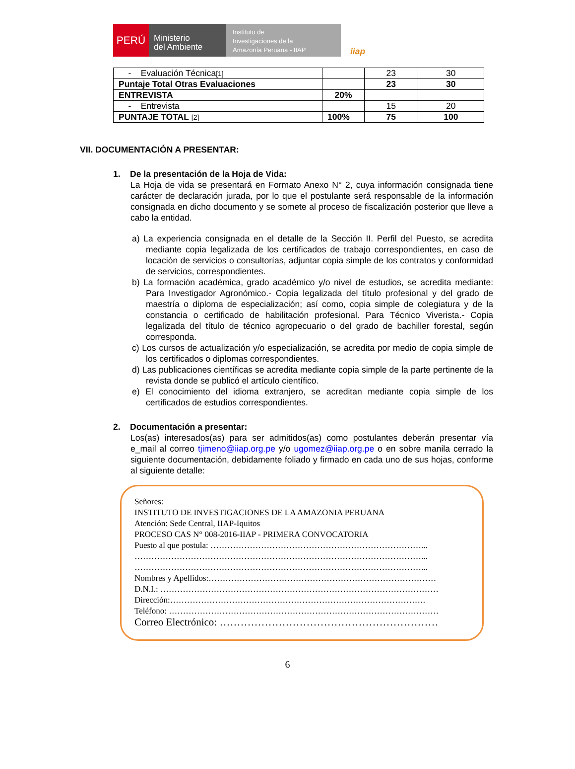PERÚ
Ministerio
del Ambiente
Instituto de
Investigaciones de la
Amazonía Peruana - IIAP
iiap
| - Evaluación Técnica [1] | | 23 | 30 |
| Puntaje Total Otras Evaluaciones | | 23 | 30 |
| ENTREVISTA | 20% | | |
| - Entrevista | | 15 | 20 |
| PUNTAJE TOTAL [2] | 100% | 75 | 100 |
VII. DOCUMENTACIÓN A PRESENTAR:
1. De la presentación de la Hoja de Vida:
La Hoja de vida se presentará en Formato Anexo N° 2, cuya información consignada tiene carácter de declaración jurada, por lo que el postulante será responsable de la información consignada en dicho documento y se somete al proceso de fiscalización posterior que lleve a cabo la entidad.
a) La experiencia consignada en el detalle de la Sección II. Perfil del Puesto, se acredita mediante copia legalizada de los certificados de trabajo correspondientes, en caso de locación de servicios o consultorías, adjuntar copia simple de los contratos y conformidad de servicios, correspondientes.
b) La formación académica, grado académico y/o nivel de estudios, se acredita mediante: Para Investigador Agronómico.- Copia legalizada del título profesional y del grado de maestría o diploma de especialización; así como, copia simple de colegiatura y de la constancia o certificado de habilitación profesional. Para Técnico Viverista.- Copia legalizada del título de técnico agropecuario o del grado de bachiller forestal, según corresponda.
c) Los cursos de actualización y/o especialización, se acredita por medio de copia simple de los certificados o diplomas correspondientes.
d) Las publicaciones científicas se acredita mediante copia simple de la parte pertinente de la revista donde se publicó el artículo científico.
e) El conocimiento del idioma extranjero, se acreditan mediante copia simple de los certificados de estudios correspondientes.
2. Documentación a presentar:
Los(as) interesados(as) para ser admitidos(as) como postulantes deberán presentar vía e_mail al correo tjimeno@iiap.org.pe y/o ugomez@iiap.org.pe o en sobre manila cerrado la siguiente documentación, debidamente foliado y firmado en cada uno de sus hojas, conforme al siguiente detalle:
Señores:
INSTITUTO DE INVESTIGACIONES DE LA AMAZONIA PERUANA
Atención: Sede Central, IIAP-Iquitos
PROCESO CAS N° 008-2016-IIAP - PRIMERA CONVOCATORIA
Puesto al que postula: …………………………………………………………………...
…………………………………………………………………………………………...
…………………………………………………………………………………………...
Nombres y Apellidos:………………………………………………………………………
D.N.I.: ………………………………………………………………………………………
Dirección:……………………………………………………………………………….
Teléfono: ……………………………………………………………………………………
Correo Electrónico: ………………………………………………………
6